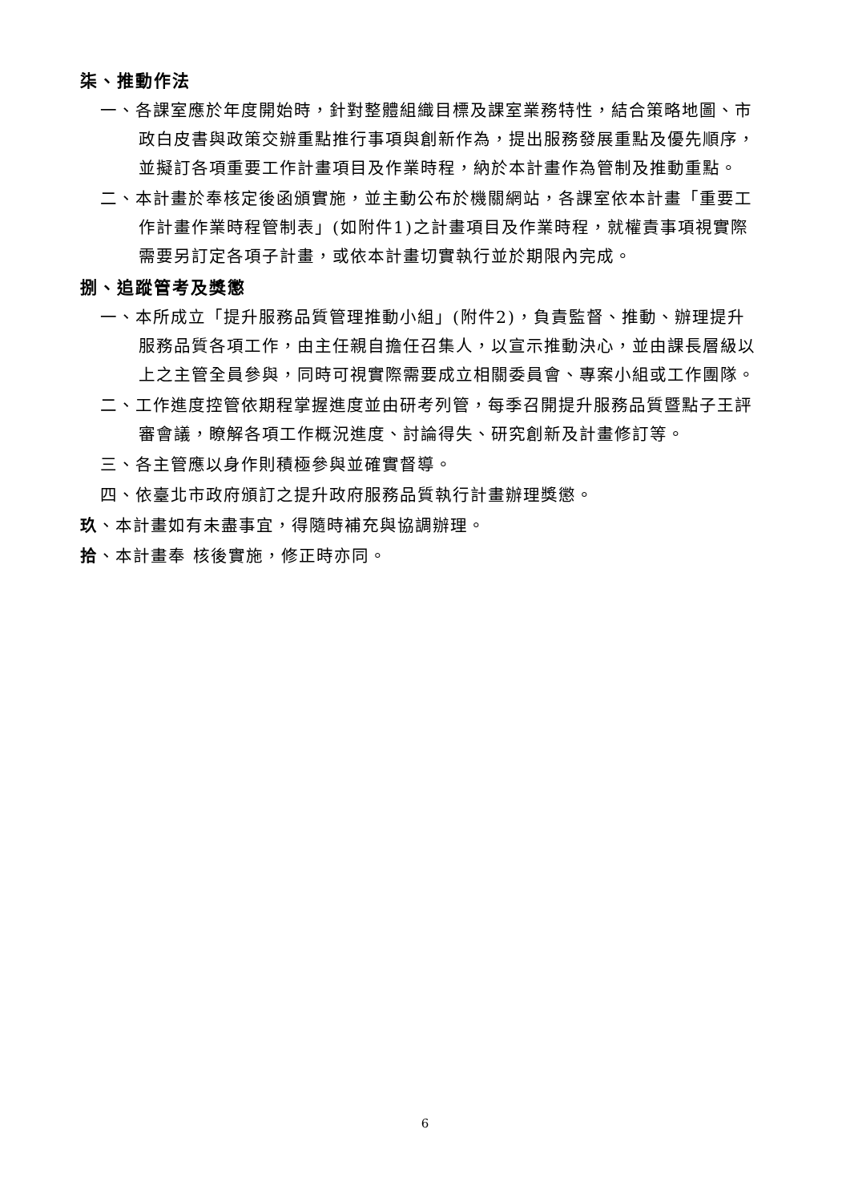柒、推動作法
一、各課室應於年度開始時，針對整體組織目標及課室業務特性，結合策略地圖、市政白皮書與政策交辦重點推行事項與創新作為，提出服務發展重點及優先順序，並擬訂各項重要工作計畫項目及作業時程，納於本計畫作為管制及推動重點。
二、本計畫於奉核定後函頒實施，並主動公布於機關網站，各課室依本計畫「重要工作計畫作業時程管制表」(如附件1)之計畫項目及作業時程，就權責事項視實際需要另訂定各項子計畫，或依本計畫切實執行並於期限內完成。
捌、追蹤管考及獎懲
一、本所成立「提升服務品質管理推動小組」(附件2)，負責監督、推動、辦理提升服務品質各項工作，由主任親自擔任召集人，以宣示推動決心，並由課長層級以上之主管全員參與，同時可視實際需要成立相關委員會、專案小組或工作團隊。
二、工作進度控管依期程掌握進度並由研考列管，每季召開提升服務品質暨點子王評審會議，瞭解各項工作概況進度、討論得失、研究創新及計畫修訂等。
三、各主管應以身作則積極參與並確實督導。
四、依臺北市政府頒訂之提升政府服務品質執行計畫辦理獎懲。
玖、本計畫如有未盡事宜，得隨時補充與協調辦理。
拾、本計畫奉 核後實施，修正時亦同。
6